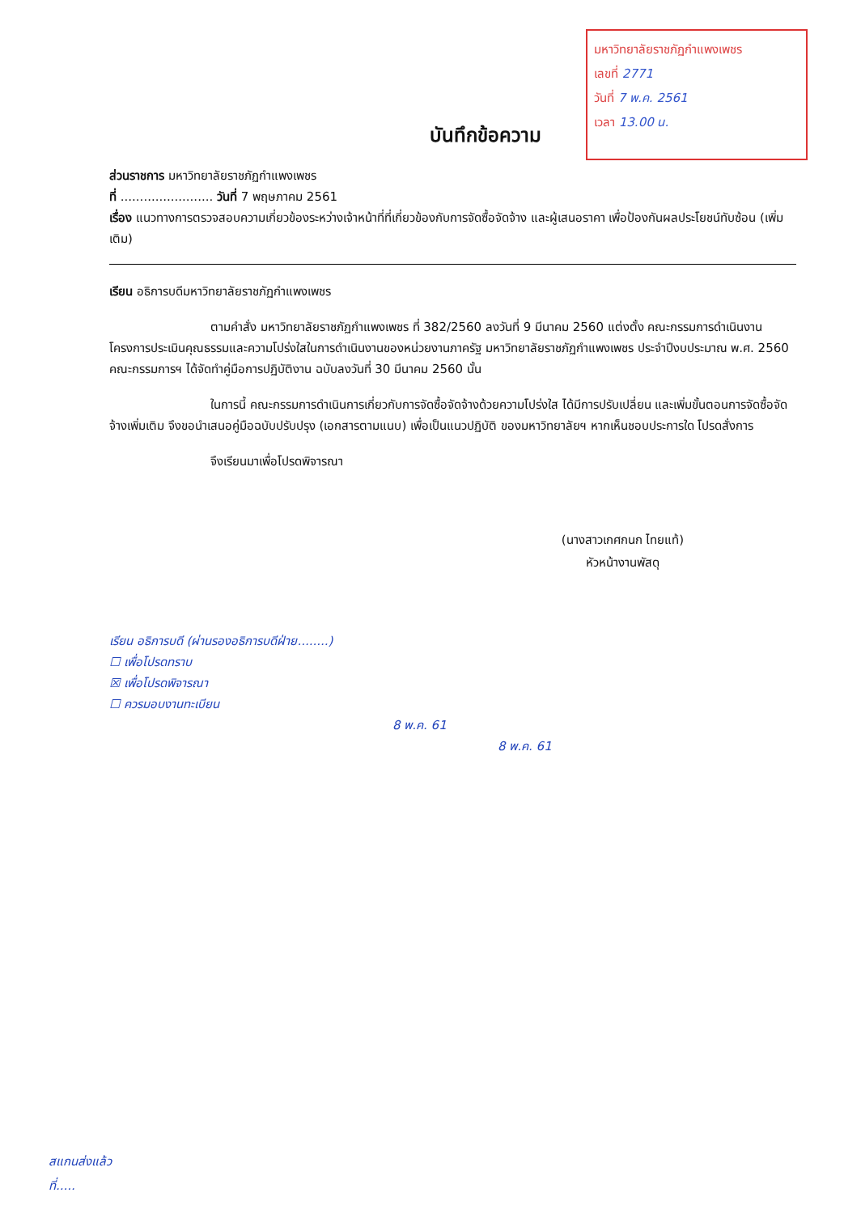มหาวิทยาลัยราชภัฏกำแพงเพชร
เลขที่ 2771
วันที่ 7 พ.ค. 2561
เวลา 13.00 น.
บันทึกข้อความ
ส่วนราชการ มหาวิทยาลัยราชภัฏกำแพงเพชร
ที่ ........................ วันที่ 7 พฤษภาคม 2561
เรื่อง แนวทางการตรวจสอบความเกี่ยวข้องระหว่างเจ้าหน้าที่ที่เกี่ยวข้องกับการจัดซื้อจัดจ้าง และผู้เสนอราคา เพื่อป้องกันผลประโยชน์ทับซ้อน (เพิ่มเติม)
เรียน อธิการบดีมหาวิทยาลัยราชภัฏกำแพงเพชร
ตามคำสั่ง มหาวิทยาลัยราชภัฏกำแพงเพชร ที่ 382/2560 ลงวันที่ 9 มีนาคม 2560 แต่งตั้ง คณะกรรมการดำเนินงานโครงการประเมินคุณธรรมและความโปร่งใสในการดำเนินงานของหน่วยงานภาครัฐ มหาวิทยาลัยราชภัฏกำแพงเพชร ประจำปีงบประมาณ พ.ศ. 2560 คณะกรรมการฯ ได้จัดทำคู่มือการปฏิบัติงาน ฉบับลงวันที่ 30 มีนาคม 2560 นั้น
ในการนี้ คณะกรรมการดำเนินการเกี่ยวกับการจัดซื้อจัดจ้างด้วยความโปร่งใส ได้มีการปรับเปลี่ยน และเพิ่มขั้นตอนการจัดซื้อจัดจ้างเพิ่มเติม จึงขอนำเสนอคู่มือฉบับปรับปรุง (เอกสารตามแนบ) เพื่อเป็นแนวปฏิบัติ ของมหาวิทยาลัยฯ หากเห็นชอบประการใด โปรดสั่งการ
จึงเรียนมาเพื่อโปรดพิจารณา
(นางสาวเกศกนก ไทยแท้)
หัวหน้างานพัสดุ
เรียน อธิการบดี (ผ่านรองอธิการบดีฝ่าย........)
☐ เพื่อโปรดทราบ
☒ เพื่อโปรดพิจารณา
☐ ควรมอบงานทะเบียน
8 พ.ค. 61
8 พ.ค. 61
สแกนส่งแล้ว
ที่.....